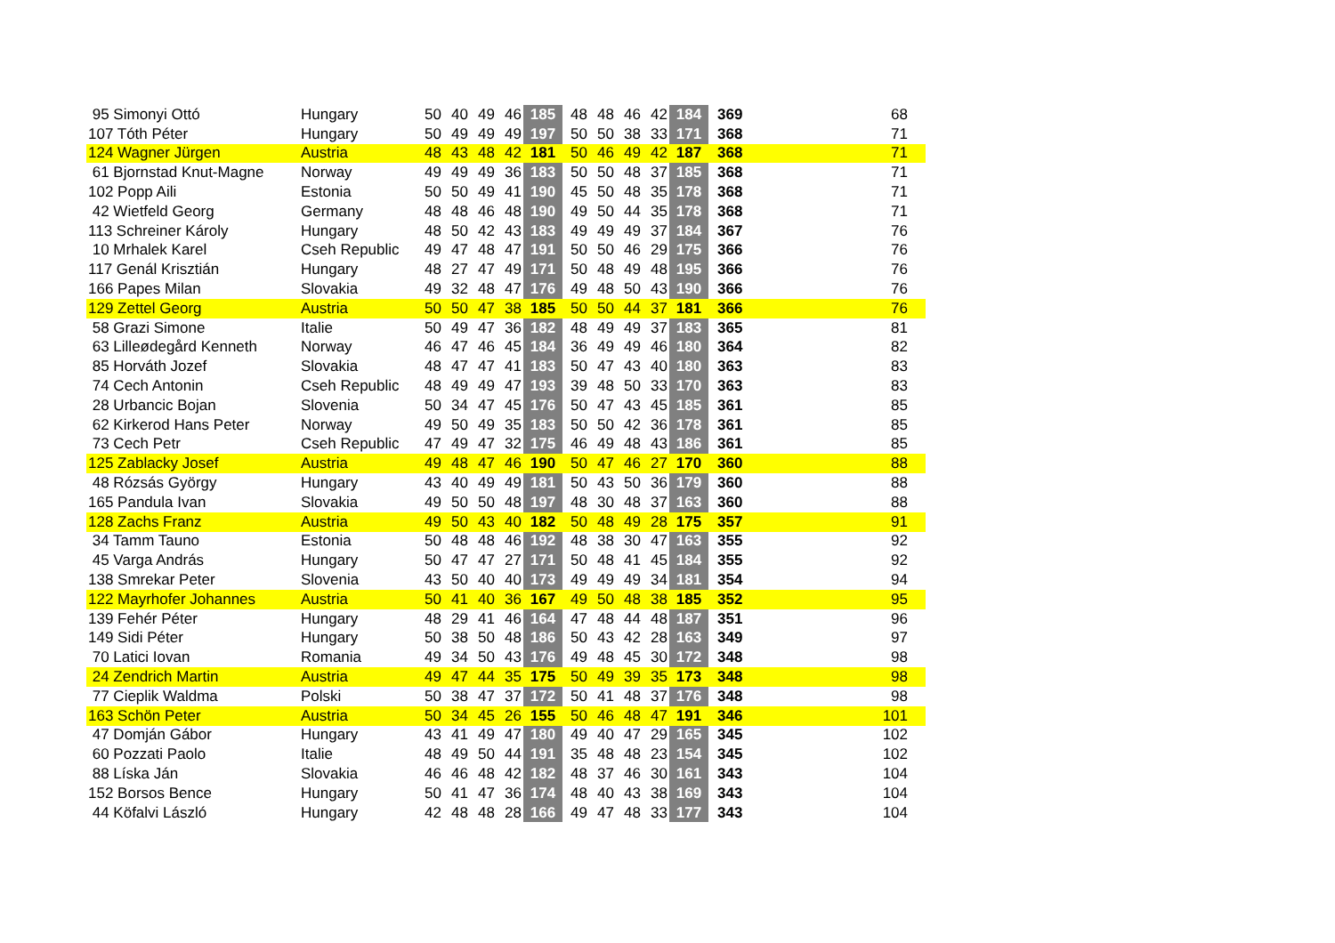| 95 Simonyi Ottó | Hungary | 50 | 40 | 49 | 46 | 185 | 48 | 48 | 46 | 42 | 184 | 369 | 68 |
| 107 Tóth Péter | Hungary | 50 | 49 | 49 | 49 | 197 | 50 | 50 | 38 | 33 | 171 | 368 | 71 |
| 124 Wagner Jürgen | Austria | 48 | 43 | 48 | 42 | 181 | 50 | 46 | 49 | 42 | 187 | 368 | 71 |
| 61 Bjornstad Knut-Magne | Norway | 49 | 49 | 49 | 36 | 183 | 50 | 50 | 48 | 37 | 185 | 368 | 71 |
| 102 Popp Aili | Estonia | 50 | 50 | 49 | 41 | 190 | 45 | 50 | 48 | 35 | 178 | 368 | 71 |
| 42 Wietfeld Georg | Germany | 48 | 48 | 46 | 48 | 190 | 49 | 50 | 44 | 35 | 178 | 368 | 71 |
| 113 Schreiner Károly | Hungary | 48 | 50 | 42 | 43 | 183 | 49 | 49 | 49 | 37 | 184 | 367 | 76 |
| 10 Mrhalek Karel | Cseh Republic | 49 | 47 | 48 | 47 | 191 | 50 | 50 | 46 | 29 | 175 | 366 | 76 |
| 117 Genál Krisztián | Hungary | 48 | 27 | 47 | 49 | 171 | 50 | 48 | 49 | 48 | 195 | 366 | 76 |
| 166 Papes Milan | Slovakia | 49 | 32 | 48 | 47 | 176 | 49 | 48 | 50 | 43 | 190 | 366 | 76 |
| 129 Zettel Georg | Austria | 50 | 50 | 47 | 38 | 185 | 50 | 50 | 44 | 37 | 181 | 366 | 76 |
| 58 Grazi Simone | Italie | 50 | 49 | 47 | 36 | 182 | 48 | 49 | 49 | 37 | 183 | 365 | 81 |
| 63 Lilleødegård Kenneth | Norway | 46 | 47 | 46 | 45 | 184 | 36 | 49 | 49 | 46 | 180 | 364 | 82 |
| 85 Horváth Jozef | Slovakia | 48 | 47 | 47 | 41 | 183 | 50 | 47 | 43 | 40 | 180 | 363 | 83 |
| 74 Cech Antonin | Cseh Republic | 48 | 49 | 49 | 47 | 193 | 39 | 48 | 50 | 33 | 170 | 363 | 83 |
| 28 Urbancic Bojan | Slovenia | 50 | 34 | 47 | 45 | 176 | 50 | 47 | 43 | 45 | 185 | 361 | 85 |
| 62 Kirkerod Hans Peter | Norway | 49 | 50 | 49 | 35 | 183 | 50 | 50 | 42 | 36 | 178 | 361 | 85 |
| 73 Cech Petr | Cseh Republic | 47 | 49 | 47 | 32 | 175 | 46 | 49 | 48 | 43 | 186 | 361 | 85 |
| 125 Zablacky Josef | Austria | 49 | 48 | 47 | 46 | 190 | 50 | 47 | 46 | 27 | 170 | 360 | 88 |
| 48 Rózsás György | Hungary | 43 | 40 | 49 | 49 | 181 | 50 | 43 | 50 | 36 | 179 | 360 | 88 |
| 165 Pandula Ivan | Slovakia | 49 | 50 | 50 | 48 | 197 | 48 | 30 | 48 | 37 | 163 | 360 | 88 |
| 128 Zachs Franz | Austria | 49 | 50 | 43 | 40 | 182 | 50 | 48 | 49 | 28 | 175 | 357 | 91 |
| 34 Tamm Tauno | Estonia | 50 | 48 | 48 | 46 | 192 | 48 | 38 | 30 | 47 | 163 | 355 | 92 |
| 45 Varga András | Hungary | 50 | 47 | 47 | 27 | 171 | 50 | 48 | 41 | 45 | 184 | 355 | 92 |
| 138 Smrekar Peter | Slovenia | 43 | 50 | 40 | 40 | 173 | 49 | 49 | 49 | 34 | 181 | 354 | 94 |
| 122 Mayrhofer Johannes | Austria | 50 | 41 | 40 | 36 | 167 | 49 | 50 | 48 | 38 | 185 | 352 | 95 |
| 139 Fehér Péter | Hungary | 48 | 29 | 41 | 46 | 164 | 47 | 48 | 44 | 48 | 187 | 351 | 96 |
| 149 Sidi Péter | Hungary | 50 | 38 | 50 | 48 | 186 | 50 | 43 | 42 | 28 | 163 | 349 | 97 |
| 70 Latici Iovan | Romania | 49 | 34 | 50 | 43 | 176 | 49 | 48 | 45 | 30 | 172 | 348 | 98 |
| 24 Zendrich Martin | Austria | 49 | 47 | 44 | 35 | 175 | 50 | 49 | 39 | 35 | 173 | 348 | 98 |
| 77 Cieplik Waldma | Polski | 50 | 38 | 47 | 37 | 172 | 50 | 41 | 48 | 37 | 176 | 348 | 98 |
| 163 Schön Peter | Austria | 50 | 34 | 45 | 26 | 155 | 50 | 46 | 48 | 47 | 191 | 346 | 101 |
| 47 Domján Gábor | Hungary | 43 | 41 | 49 | 47 | 180 | 49 | 40 | 47 | 29 | 165 | 345 | 102 |
| 60 Pozzati Paolo | Italie | 48 | 49 | 50 | 44 | 191 | 35 | 48 | 48 | 23 | 154 | 345 | 102 |
| 88 Líska Ján | Slovakia | 46 | 46 | 48 | 42 | 182 | 48 | 37 | 46 | 30 | 161 | 343 | 104 |
| 152 Borsos Bence | Hungary | 50 | 41 | 47 | 36 | 174 | 48 | 40 | 43 | 38 | 169 | 343 | 104 |
| 44 Köfalvi László | Hungary | 42 | 48 | 48 | 28 | 166 | 49 | 47 | 48 | 33 | 177 | 343 | 104 |